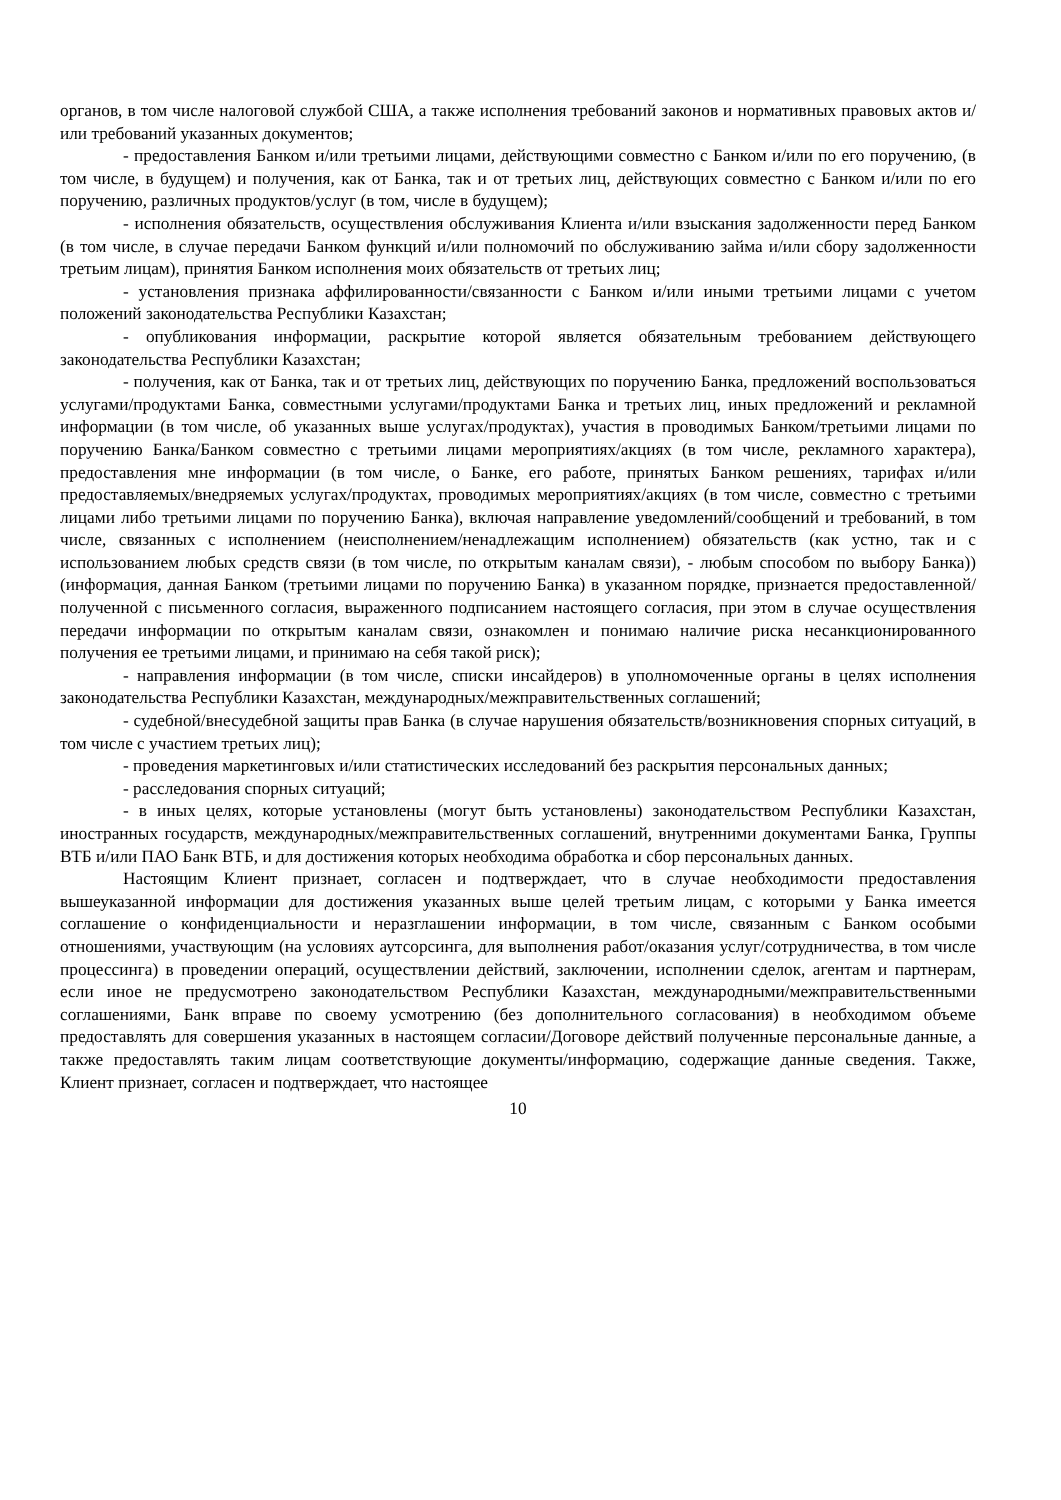органов, в том числе налоговой службой США, а также исполнения требований законов и нормативных правовых актов и/или требований указанных документов;
- предоставления Банком и/или третьими лицами, действующими совместно с Банком и/или по его поручению, (в том числе, в будущем) и получения, как от Банка, так и от третьих лиц, действующих совместно с Банком и/или по его поручению, различных продуктов/услуг (в том, числе в будущем);
- исполнения обязательств, осуществления обслуживания Клиента и/или взыскания задолженности перед Банком (в том числе, в случае передачи Банком функций и/или полномочий по обслуживанию займа и/или сбору задолженности третьим лицам), принятия Банком исполнения моих обязательств от третьих лиц;
- установления признака аффилированности/связанности с Банком и/или иными третьими лицами с учетом положений законодательства Республики Казахстан;
- опубликования информации, раскрытие которой является обязательным требованием действующего законодательства Республики Казахстан;
- получения, как от Банка, так и от третьих лиц, действующих по поручению Банка, предложений воспользоваться услугами/продуктами Банка, совместными услугами/продуктами Банка и третьих лиц, иных предложений и рекламной информации (в том числе, об указанных выше услугах/продуктах), участия в проводимых Банком/третьими лицами по поручению Банка/Банком совместно с третьими лицами мероприятиях/акциях (в том числе, рекламного характера), предоставления мне информации (в том числе, о Банке, его работе, принятых Банком решениях, тарифах и/или предоставляемых/внедряемых услугах/продуктах, проводимых мероприятиях/акциях (в том числе, совместно с третьими лицами либо третьими лицами по поручению Банка), включая направление уведомлений/сообщений и требований, в том числе, связанных с исполнением (неисполнением/ненадлежащим исполнением) обязательств (как устно, так и с использованием любых средств связи (в том числе, по открытым каналам связи), - любым способом по выбору Банка)) (информация, данная Банком (третьими лицами по поручению Банка) в указанном порядке, признается предоставленной/полученной с письменного согласия, выраженного подписанием настоящего согласия, при этом в случае осуществления передачи информации по открытым каналам связи, ознакомлен и понимаю наличие риска несанкционированного получения ее третьими лицами, и принимаю на себя такой риск);
- направления информации (в том числе, списки инсайдеров) в уполномоченные органы в целях исполнения законодательства Республики Казахстан, международных/межправительственных соглашений;
- судебной/внесудебной защиты прав Банка (в случае нарушения обязательств/возникновения спорных ситуаций, в том числе с участием третьих лиц);
- проведения маркетинговых и/или статистических исследований без раскрытия персональных данных;
- расследования спорных ситуаций;
- в иных целях, которые установлены (могут быть установлены) законодательством Республики Казахстан, иностранных государств, международных/межправительственных соглашений, внутренними документами Банка, Группы ВТБ и/или ПАО Банк ВТБ, и для достижения которых необходима обработка и сбор персональных данных.
Настоящим Клиент признает, согласен и подтверждает, что в случае необходимости предоставления вышеуказанной информации для достижения указанных выше целей третьим лицам, с которыми у Банка имеется соглашение о конфиденциальности и неразглашении информации, в том числе, связанным с Банком особыми отношениями, участвующим (на условиях аутсорсинга, для выполнения работ/оказания услуг/сотрудничества, в том числе процессинга) в проведении операций, осуществлении действий, заключении, исполнении сделок, агентам и партнерам, если иное не предусмотрено законодательством Республики Казахстан, международными/межправительственными соглашениями, Банк вправе по своему усмотрению (без дополнительного согласования) в необходимом объеме предоставлять для совершения указанных в настоящем согласии/Договоре действий полученные персональные данные, а также предоставлять таким лицам соответствующие документы/информацию, содержащие данные сведения. Также, Клиент признает, согласен и подтверждает, что настоящее
10